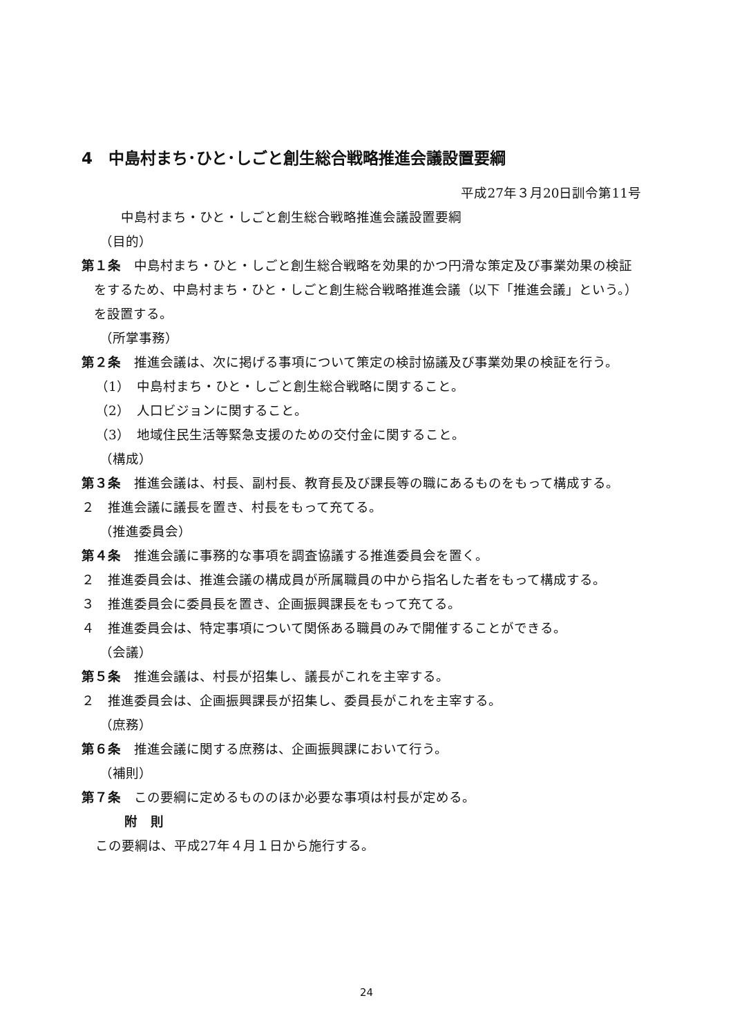4　中島村まち･ひと･しごと創生総合戦略推進会議設置要綱
平成27年３月20日訓令第11号
中島村まち・ひと・しごと創生総合戦略推進会議設置要綱
（目的）
第１条　中島村まち・ひと・しごと創生総合戦略を効果的かつ円滑な策定及び事業効果の検証をするため、中島村まち・ひと・しごと創生総合戦略推進会議（以下「推進会議」という。）を設置する。
（所掌事務）
第２条　推進会議は、次に掲げる事項について策定の検討協議及び事業効果の検証を行う。
（1）　中島村まち・ひと・しごと創生総合戦略に関すること。
（2）　人口ビジョンに関すること。
（3）　地域住民生活等緊急支援のための交付金に関すること。
（構成）
第３条　推進会議は、村長、副村長、教育長及び課長等の職にあるものをもって構成する。
２　推進会議に議長を置き、村長をもって充てる。
（推進委員会）
第４条　推進会議に事務的な事項を調査協議する推進委員会を置く。
２　推進委員会は、推進会議の構成員が所属職員の中から指名した者をもって構成する。
３　推進委員会に委員長を置き、企画振興課長をもって充てる。
４　推進委員会は、特定事項について関係ある職員のみで開催することができる。
（会議）
第５条　推進会議は、村長が招集し、議長がこれを主宰する。
２　推進委員会は、企画振興課長が招集し、委員長がこれを主宰する。
（庶務）
第６条　推進会議に関する庶務は、企画振興課において行う。
（補則）
第７条　この要綱に定めるもののほか必要な事項は村長が定める。
附　則
この要綱は、平成27年４月１日から施行する。
24